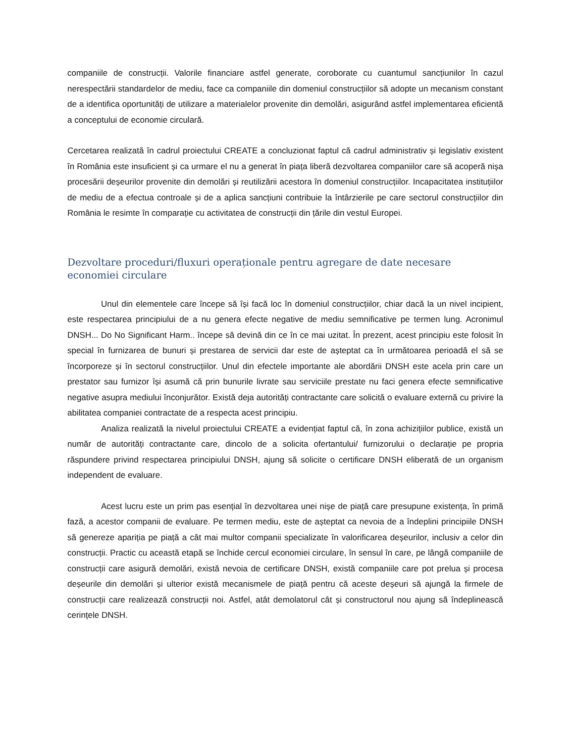companiile de construcții. Valorile financiare astfel generate, coroborate cu cuantumul sancțiunilor în cazul nerespectării standardelor de mediu, face ca companiile din domeniul construcțiilor să adopte un mecanism constant de a identifica oportunități de utilizare a materialelor provenite din demolări, asigurând astfel implementarea eficientă a conceptului de economie circulară.
Cercetarea realizată în cadrul proiectului CREATE a concluzionat faptul că cadrul administrativ și legislativ existent în România este insuficient și ca urmare el nu a generat în piața liberă dezvoltarea companiilor care să acoperă nișa procesării deșeurilor provenite din demolări și reutilizării acestora în domeniul construcțiilor. Incapacitatea instituțiilor de mediu de a efectua controale și de a aplica sancțiuni contribuie la întârzierile pe care sectorul construcțiilor din România le resimte în comparație cu activitatea de construcții din țările din vestul Europei.
Dezvoltare proceduri/fluxuri operaționale pentru agregare de date necesare economiei circulare
Unul din elementele care începe să își facă loc în domeniul construcțiilor, chiar dacă la un nivel incipient, este respectarea principiului de a nu genera efecte negative de mediu semnificative pe termen lung. Acronimul DNSH... Do No Significant Harm.. începe să devină din ce în ce mai uzitat. În prezent, acest principiu este folosit în special în furnizarea de bunuri și prestarea de servicii dar este de așteptat ca în următoarea perioadă el să se încorporeze și în sectorul construcțiilor. Unul din efectele importante ale abordării DNSH este acela prin care un prestator sau furnizor își asumă că prin bunurile livrate sau serviciile prestate nu faci genera efecte semnificative negative asupra mediului înconjurător. Există deja autorități contractante care solicită o evaluare externă cu privire la abilitatea companiei contractate de a respecta acest principiu.
Analiza realizată la nivelul proiectului CREATE a evidențiat faptul că, în zona achizițiilor publice, există un număr de autorități contractante care, dincolo de a solicita ofertantului/ furnizorului o declarație pe propria răspundere privind respectarea principiului DNSH, ajung să solicite o certificare DNSH eliberată de un organism independent de evaluare.
Acest lucru este un prim pas esențial în dezvoltarea unei nișe de piață care presupune existența, în primă fază, a acestor companii de evaluare. Pe termen mediu, este de așteptat ca nevoia de a îndeplini principiile DNSH să genereze apariția pe piață a cât mai multor companii specializate în valorificarea deșeurilor, inclusiv a celor din construcții. Practic cu această etapă se închide cercul economiei circulare, în sensul în care, pe lângă companiile de construcții care asigură demolări, există nevoia de certificare DNSH, există companiile care pot prelua și procesa deșeurile din demolări și ulterior există mecanismele de piață pentru că aceste deșeuri să ajungă la firmele de construcții care realizează construcții noi. Astfel, atât demolatorul cât și constructorul nou ajung sã îndeplinească cerințele DNSH.